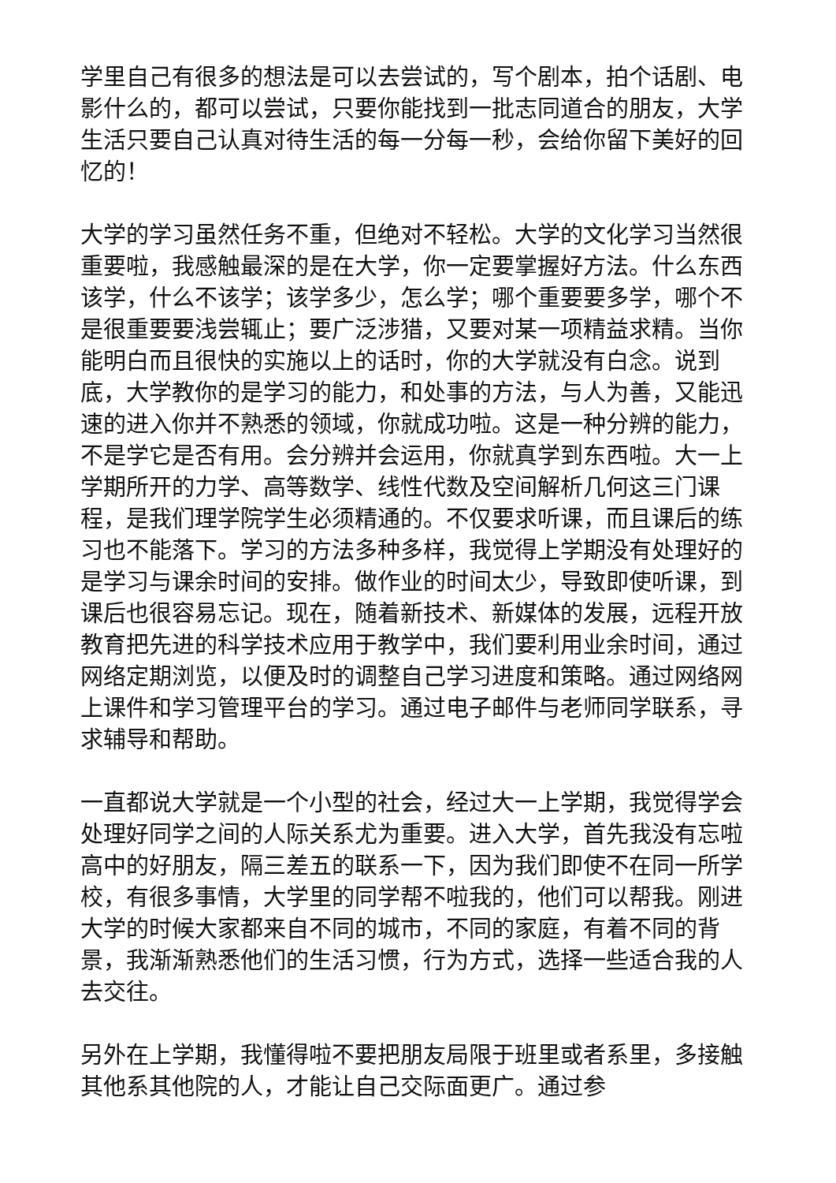学里自己有很多的想法是可以去尝试的，写个剧本，拍个话剧、电影什么的，都可以尝试，只要你能找到一批志同道合的朋友，大学生活只要自己认真对待生活的每一分每一秒，会给你留下美好的回忆的！
大学的学习虽然任务不重，但绝对不轻松。大学的文化学习当然很重要啦，我感触最深的是在大学，你一定要掌握好方法。什么东西该学，什么不该学；该学多少，怎么学；哪个重要要多学，哪个不是很重要要浅尝辄止；要广泛涉猎，又要对某一项精益求精。当你能明白而且很快的实施以上的话时，你的大学就没有白念。说到底，大学教你的是学习的能力，和处事的方法，与人为善，又能迅速的进入你并不熟悉的领域，你就成功啦。这是一种分辨的能力，不是学它是否有用。会分辨并会运用，你就真学到东西啦。大一上学期所开的力学、高等数学、线性代数及空间解析几何这三门课程，是我们理学院学生必须精通的。不仅要求听课，而且课后的练习也不能落下。学习的方法多种多样，我觉得上学期没有处理好的是学习与课余时间的安排。做作业的时间太少，导致即使听课，到课后也很容易忘记。现在，随着新技术、新媒体的发展，远程开放教育把先进的科学技术应用于教学中，我们要利用业余时间，通过网络定期浏览，以便及时的调整自己学习进度和策略。通过网络网上课件和学习管理平台的学习。通过电子邮件与老师同学联系，寻求辅导和帮助。
一直都说大学就是一个小型的社会，经过大一上学期，我觉得学会处理好同学之间的人际关系尤为重要。进入大学，首先我没有忘啦高中的好朋友，隔三差五的联系一下，因为我们即使不在同一所学校，有很多事情，大学里的同学帮不啦我的，他们可以帮我。刚进大学的时候大家都来自不同的城市，不同的家庭，有着不同的背景，我渐渐熟悉他们的生活习惯，行为方式，选择一些适合我的人去交往。
另外在上学期，我懂得啦不要把朋友局限于班里或者系里，多接触其他系其他院的人，才能让自己交际面更广。通过参